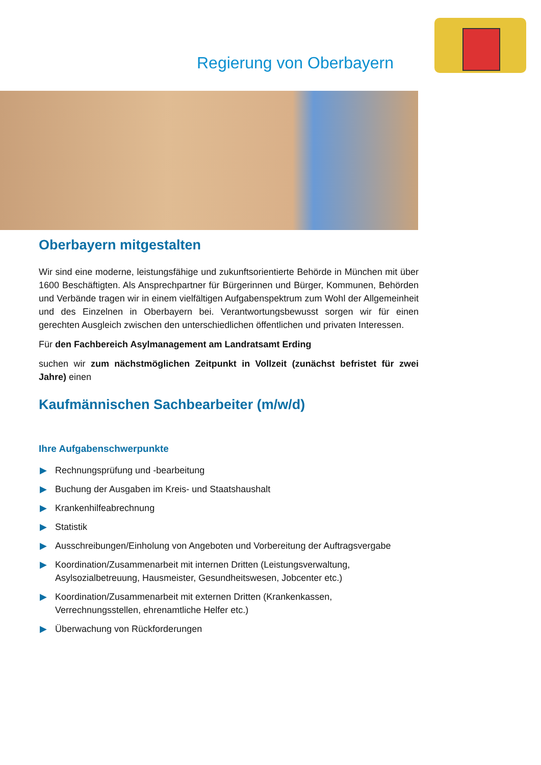Regierung von Oberbayern
Oberbayern mitgestalten
Wir sind eine moderne, leistungsfähige und zukunftsorientierte Behörde in München mit über 1600 Beschäftigten. Als Ansprechpartner für Bürgerinnen und Bürger, Kommunen, Behörden und Verbände tragen wir in einem vielfältigen Aufgabenspektrum zum Wohl der Allgemeinheit und des Einzelnen in Oberbayern bei. Verantwortungsbewusst sorgen wir für einen gerechten Ausgleich zwischen den unterschiedlichen öffentlichen und privaten Interessen.
Für den Fachbereich Asylmanagement am Landratsamt Erding
suchen wir zum nächstmöglichen Zeitpunkt in Vollzeit (zunächst befristet für zwei Jahre) einen
Kaufmännischen Sachbearbeiter (m/w/d)
Ihre Aufgabenschwerpunkte
▶ Rechnungsprüfung und -bearbeitung
▶ Buchung der Ausgaben im Kreis- und Staatshaushalt
▶ Krankenhilfeabrechnung
▶ Statistik
▶ Ausschreibungen/Einholung von Angeboten und Vorbereitung der Auftragsvergabe
▶ Koordination/Zusammenarbeit mit internen Dritten (Leistungsverwaltung, Asylsozialbetreuung, Hausmeister, Gesundheitswesen, Jobcenter etc.)
▶ Koordination/Zusammenarbeit mit externen Dritten (Krankenkassen, Verrechnungsstellen, ehrenamtliche Helfer etc.)
▶ Überwachung von Rückforderungen